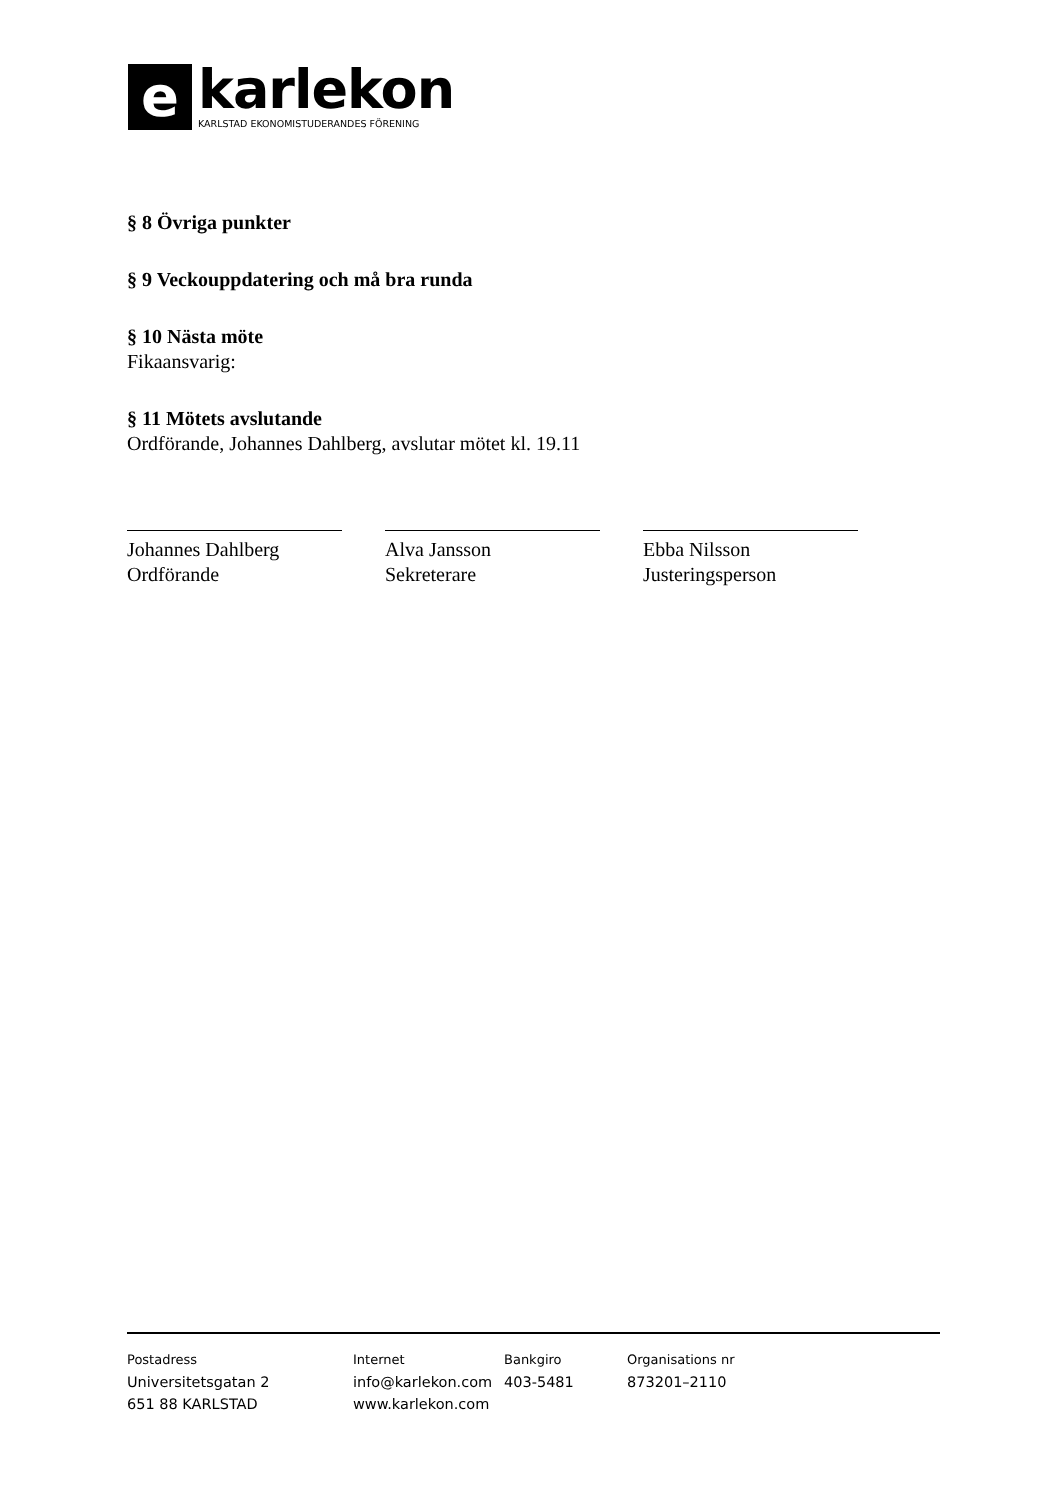e
karlekon
KARLSTAD EKONOMISTUDERANDES FÖRENING
§ 8 Övriga punkter
§ 9 Veckouppdatering och må bra runda
§ 10 Nästa möte
Fikaansvarig:
§ 11 Mötets avslutande
Ordförande, Johannes Dahlberg, avslutar mötet kl. 19.11
Johannes Dahlberg
Ordförande
Alva Jansson
Sekreterare
Ebba Nilsson
Justeringsperson
Postadress
Universitetsgatan 2
651 88 KARLSTAD
Internet
info@karlekon.com
www.karlekon.com
Bankgiro
403-5481
Organisations nr
873201–2110